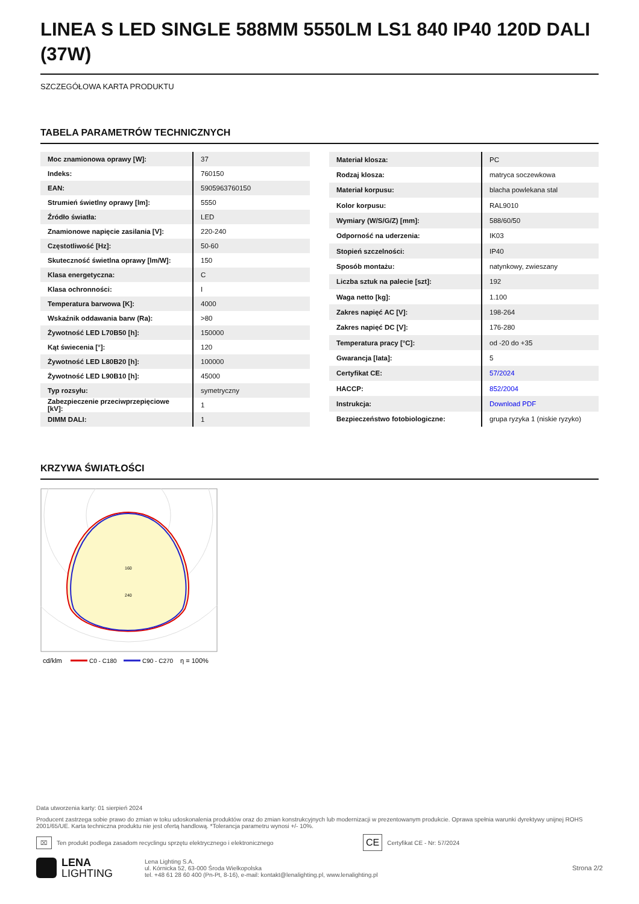LINEA S LED SINGLE 588MM 5550LM LS1 840 IP40 120D DALI (37W)
SZCZEGÓŁOWA KARTA PRODUKTU
TABELA PARAMETRÓW TECHNICZNYCH
| Moc znamionowa oprawy [W]: | 37 |
| Indeks: | 760150 |
| EAN: | 5905963760150 |
| Strumień świetlny oprawy [lm]: | 5550 |
| Źródło światła: | LED |
| Znamionowe napięcie zasilania [V]: | 220-240 |
| Częstotliwość [Hz]: | 50-60 |
| Skuteczność świetlna oprawy [lm/W]: | 150 |
| Klasa energetyczna: | C |
| Klasa ochronności: | I |
| Temperatura barwowa [K]: | 4000 |
| Wskaźnik oddawania barw (Ra): | >80 |
| Żywotność LED L70B50 [h]: | 150000 |
| Kąt świecenia [°]: | 120 |
| Żywotność LED L80B20 [h]: | 100000 |
| Żywotność LED L90B10 [h]: | 45000 |
| Typ rozsyłu: | symetryczny |
| Zabezpieczenie przeciwprzepięciowe [kV]: | 1 |
| DIMM DALI: | 1 |
| Materiał klosza: | PC |
| Rodzaj klosza: | matryca soczewkowa |
| Materiał korpusu: | blacha powlekana stal |
| Kolor korpusu: | RAL9010 |
| Wymiary (W/S/G/Z) [mm]: | 588/60/50 |
| Odporność na uderzenia: | IK03 |
| Stopień szczelności: | IP40 |
| Sposób montażu: | natynkowy, zwieszany |
| Liczba sztuk na palecie [szt]: | 192 |
| Waga netto [kg]: | 1.100 |
| Zakres napięć AC [V]: | 198-264 |
| Zakres napięć DC [V]: | 176-280 |
| Temperatura pracy [°C]: | od -20 do +35 |
| Gwarancja [lata]: | 5 |
| Certyfikat CE: | 57/2024 |
| HACCP: | 852/2004 |
| Instrukcja: | Download PDF |
| Bezpieczeństwo fotobiologiczne: | grupa ryzyka 1 (niskie ryzyko) |
KRZYWA ŚWIATŁOŚCI
160
240
cd/klm
C0 - C180
C90 - C270
η = 100%
Data utworzenia karty: 01 sierpień 2024
Producent zastrzega sobie prawo do zmian w toku udoskonalenia produktów oraz do zmian konstrukcyjnych lub modernizacji w prezentowanym produkcie. Oprawa spełnia warunki dyrektywy unijnej ROHS 2001/65/UE. Karta techniczna produktu nie jest ofertą handlową. *Tolerancja parametru wynosi +/- 10%.
⌧ Ten produkt podlega zasadom recyclingu sprzętu elektrycznego i elektronicznego CE Certyfikat CE - Nr: 57/2024
LENA
LIGHTING Lena Lighting S.A.
ul. Kórnicka 52, 63-000 Środa Wielkopolska
tel. +48 61 28 60 400 (Pn-Pt, 8-16), e-mail: kontakt@lenalighting.pl, www.lenalighting.pl Strona 2/2